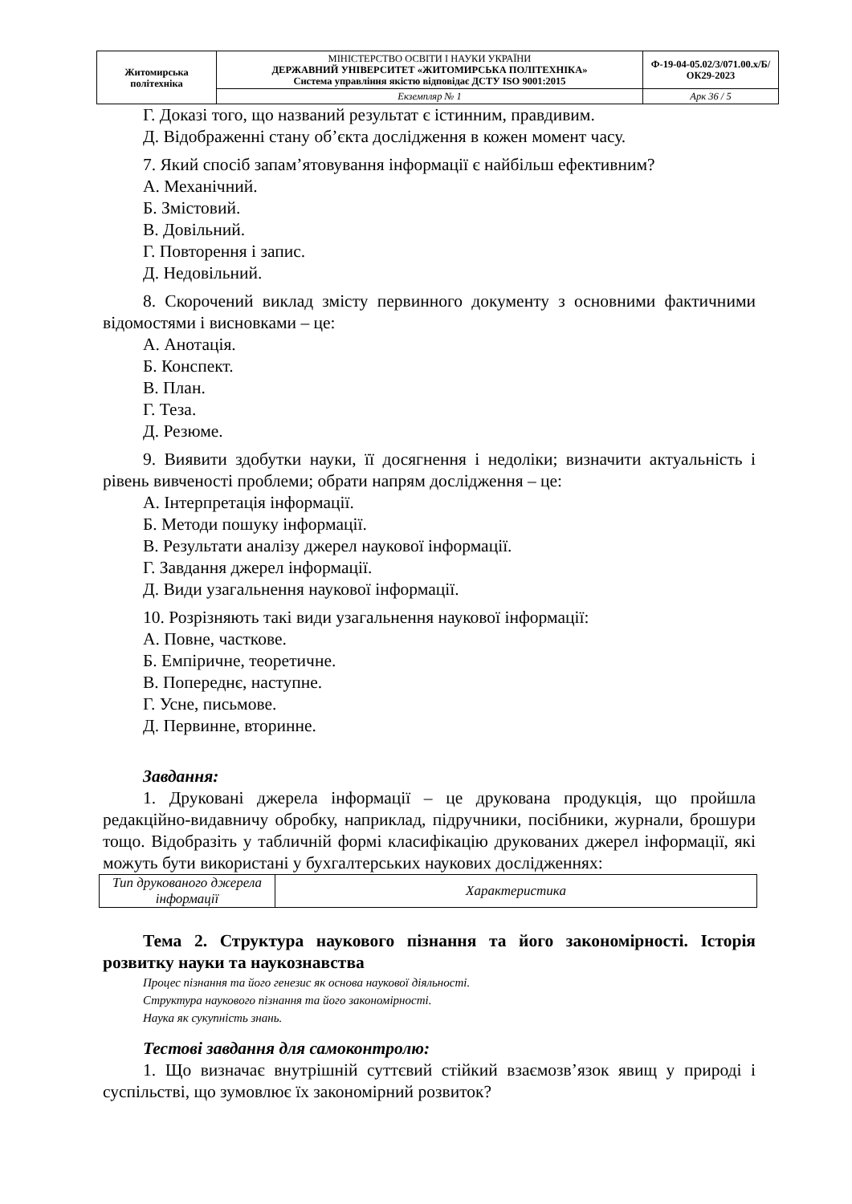| Житомирська політехніка | МІНІСТЕРСТВО ОСВІТИ І НАУКИ УКРАЇНИ ДЕРЖАВНИЙ УНІВЕРСИТЕТ «ЖИТОМИРСЬКА ПОЛІТЕХНІКА» Система управління якістю відповідає ДСТУ ISO 9001:2015 | Ф-19-04-05.02/3/071.00.х/Б/ОК29-2023 |
| | Екземпляр № 1 | Арк 36 / 5 |
Г. Доказі того, що названий результат є істинним, правдивим.
Д. Відображенні стану об’єкта дослідження в кожен момент часу.
7. Який спосіб запам’ятовування інформації є найбільш ефективним?
А. Механічний.
Б. Змістовий.
В. Довільний.
Г. Повторення і запис.
Д. Недовільний.
8. Скорочений виклад змісту первинного документу з основними фактичними відомостями і висновками – це:
А. Анотація.
Б. Конспект.
В. План.
Г. Теза.
Д. Резюме.
9. Виявити здобутки науки, її досягнення і недоліки; визначити актуальність і рівень вивченості проблеми; обрати напрям дослідження – це:
А. Інтерпретація інформації.
Б. Методи пошуку інформації.
В. Результати аналізу джерел наукової інформації.
Г. Завдання джерел інформації.
Д. Види узагальнення наукової інформації.
10. Розрізняють такі види узагальнення наукової інформації:
А. Повне, часткове.
Б. Емпіричне, теоретичне.
В. Попереднє, наступне.
Г. Усне, письмове.
Д. Первинне, вторинне.
Завдання:
1. Друковані джерела інформації – це друкована продукція, що пройшла редакційно-видавничу обробку, наприклад, підручники, посібники, журнали, брошури тощо. Відобразіть у табличній формі класифікацію друкованих джерел інформації, які можуть бути використані у бухгалтерських наукових дослідженнях:
| Тип друкованого джерела інформації | Характеристика |
Тема 2. Структура наукового пізнання та його закономірності. Історія розвитку науки та наукознавства
Процес пізнання та його генезис як основа наукової діяльності.
Структура наукового пізнання та його закономірності.
Наука як сукупність знань.
Тестові завдання для самоконтролю:
1. Що визначає внутрішній суттєвий стійкий взаємозв’язок явищ у природі і суспільстві, що зумовлює їх закономірний розвиток?